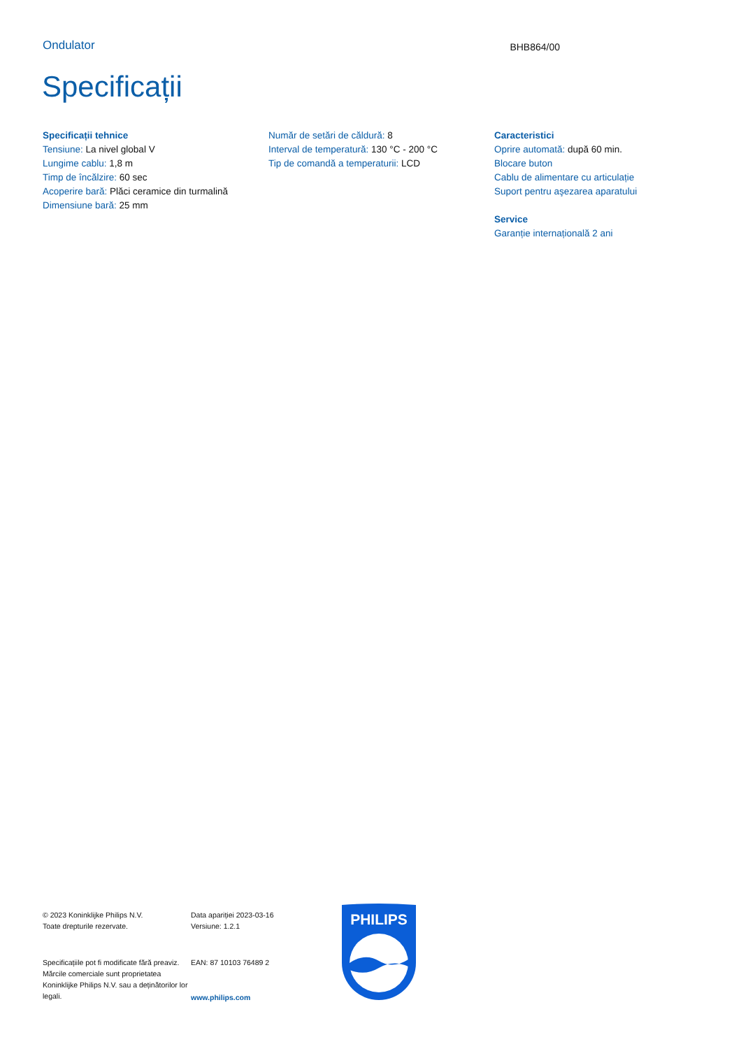Ondulator
BHB864/00
Specificații
Specificații tehnice
Tensiune: La nivel global V
Lungime cablu: 1,8 m
Timp de încălzire: 60 sec
Acoperire bară: Plăci ceramice din turmalină
Dimensiune bară: 25 mm
Număr de setări de căldură: 8
Interval de temperatură: 130 °C - 200 °C
Tip de comandă a temperaturii: LCD
Caracteristici
Oprire automată: după 60 min.
Blocare buton
Cablu de alimentare cu articulație
Suport pentru aşezarea aparatului
Service
Garanție internațională 2 ani
© 2023 Koninklijke Philips N.V.
Toate drepturile rezervate.
Specificațiile pot fi modificate fără preaviz. Mărcile comerciale sunt proprietatea Koninklijke Philips N.V. sau a deținătorilor lor legali.
Data apariției 2023-03-16
Versiune: 1.2.1
EAN: 87 10103 76489 2
www.philips.com
PHILIPS